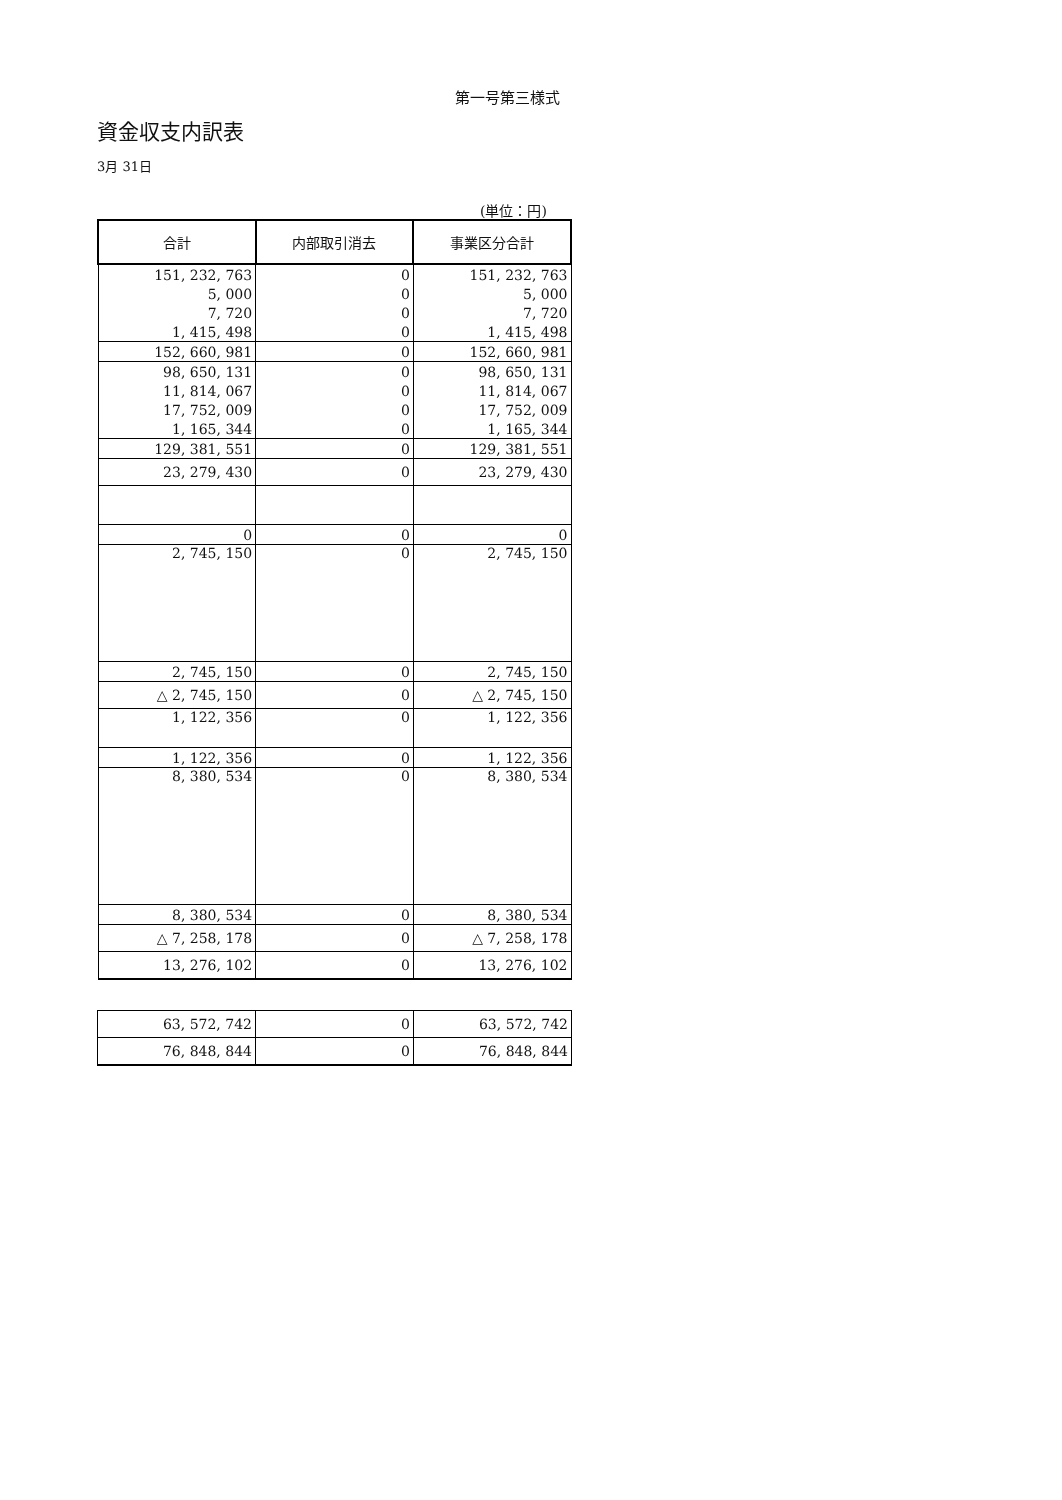第一号第三様式
資金収支内訳表
3月 31日
(単位：円)
| 合計 | 内部取引消去 | 事業区分合計 |
| --- | --- | --- |
| 151, 232, 763 | 0 | 151, 232, 763 |
| 5, 000 | 0 | 5, 000 |
| 7, 720 | 0 | 7, 720 |
| 1, 415, 498 | 0 | 1, 415, 498 |
| 152, 660, 981 | 0 | 152, 660, 981 |
| 98, 650, 131 | 0 | 98, 650, 131 |
| 11, 814, 067 | 0 | 11, 814, 067 |
| 17, 752, 009 | 0 | 17, 752, 009 |
| 1, 165, 344 | 0 | 1, 165, 344 |
| 129, 381, 551 | 0 | 129, 381, 551 |
| 23, 279, 430 | 0 | 23, 279, 430 |
| 0 | 0 | 0 |
| 2, 745, 150 | 0 | 2, 745, 150 |
| 2, 745, 150 | 0 | 2, 745, 150 |
| △ 2, 745, 150 | 0 | △ 2, 745, 150 |
| 1, 122, 356 | 0 | 1, 122, 356 |
| 1, 122, 356 | 0 | 1, 122, 356 |
| 8, 380, 534 | 0 | 8, 380, 534 |
| 8, 380, 534 | 0 | 8, 380, 534 |
| △ 7, 258, 178 | 0 | △ 7, 258, 178 |
| 13, 276, 102 | 0 | 13, 276, 102 |
| 63, 572, 742 | 0 | 63, 572, 742 |
| 76, 848, 844 | 0 | 76, 848, 844 |